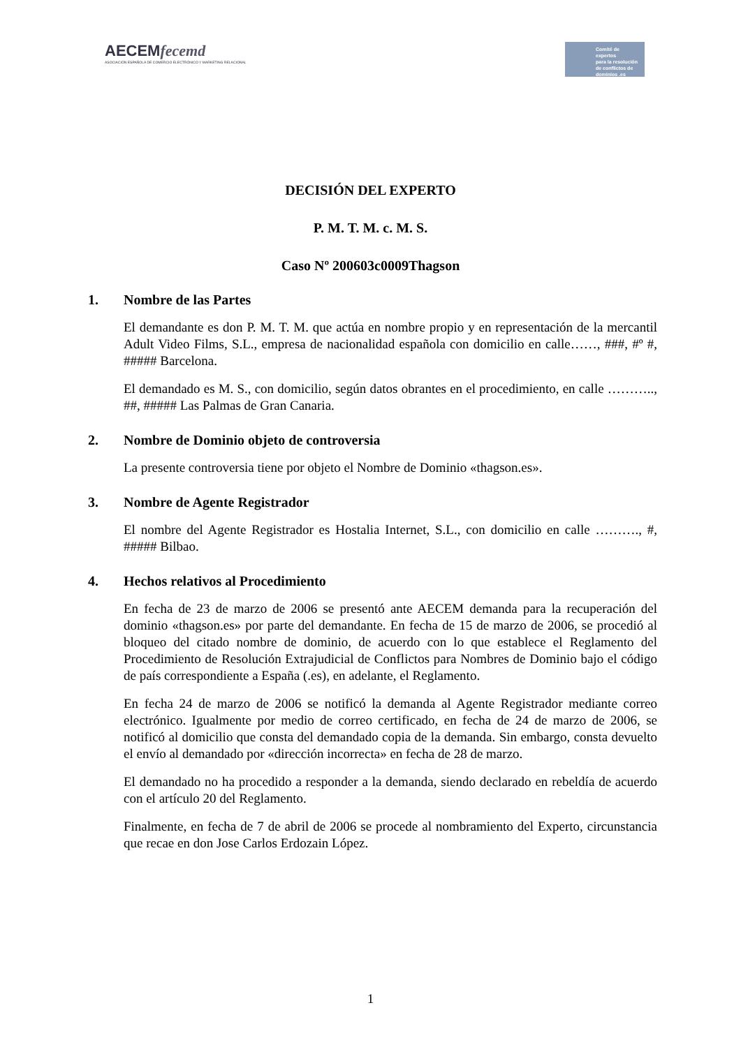AECEMfecemd
ASOCIACIÓN ESPAÑOLA DE COMERCIO ELECTRÓNICO Y MARKETING RELACIONAL
Comité de expertos
para la resolución
de conflictos de
dominios .es
DECISIÓN DEL EXPERTO
P. M. T. M. c. M. S.
Caso Nº 200603c0009Thagson
1. Nombre de las Partes
El demandante es don P. M. T. M. que actúa en nombre propio y en representación de la mercantil Adult Video Films, S.L., empresa de nacionalidad española con domicilio en calle……, ###, #º #, ##### Barcelona.
El demandado es M. S., con domicilio, según datos obrantes en el procedimiento, en calle ……….., ##, ##### Las Palmas de Gran Canaria.
2. Nombre de Dominio objeto de controversia
La presente controversia tiene por objeto el Nombre de Dominio «thagson.es».
3. Nombre de Agente Registrador
El nombre del Agente Registrador es Hostalia Internet, S.L., con domicilio en calle ………., #, ##### Bilbao.
4. Hechos relativos al Procedimiento
En fecha de 23 de marzo de 2006 se presentó ante AECEM demanda para la recuperación del dominio «thagson.es» por parte del demandante. En fecha de 15 de marzo de 2006, se procedió al bloqueo del citado nombre de dominio, de acuerdo con lo que establece el Reglamento del Procedimiento de Resolución Extrajudicial de Conflictos para Nombres de Dominio bajo el código de país correspondiente a España (.es), en adelante, el Reglamento.
En fecha 24 de marzo de 2006 se notificó la demanda al Agente Registrador mediante correo electrónico. Igualmente por medio de correo certificado, en fecha de 24 de marzo de 2006, se notificó al domicilio que consta del demandado copia de la demanda. Sin embargo, consta devuelto el envío al demandado por «dirección incorrecta» en fecha de 28 de marzo.
El demandado no ha procedido a responder a la demanda, siendo declarado en rebeldía de acuerdo con el artículo 20 del Reglamento.
Finalmente, en fecha de 7 de abril de 2006 se procede al nombramiento del Experto, circunstancia que recae en don Jose Carlos Erdozain López.
1